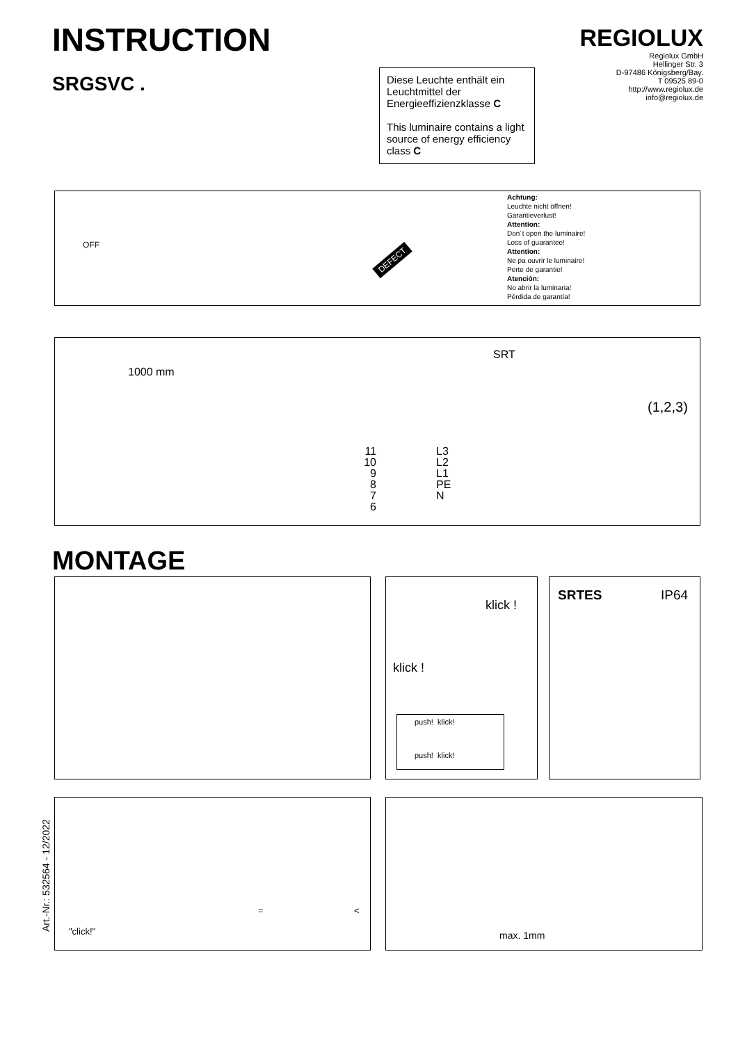INSTRUCTION
SRGSVC .
REGIOLUX
Regiolux GmbH
Hellinger Str. 3
D-97486 Königsberg/Bay.
T 09525 89-0
http://www.regiolux.de
info@regiolux.de
Diese Leuchte enthält ein Leuchtmittel der Energieeffizienzklasse C
This luminaire contains a light source of energy efficiency class C
OFF
DEFECT
Achtung:
Leuchte nicht öffnen!
Garantieverlust!
Attention:
Don´t open the luminaire!
Loss of guarantee!
Attention:
Ne pa ouvrir le luminaire!
Perte de garantie!
Atención:
No abrir la luminaria!
Pérdida de garantía!
1000 mm
SRT
11
10
9
8
7
6
L3
L2
L1
PE
N
(1,2,3)
MONTAGE
klick !
klick !
push! klick!
push! klick!
SRTES IP64
Art.-Nr.: 532564 - 12/2022
"click!"
= <
max. 1mm